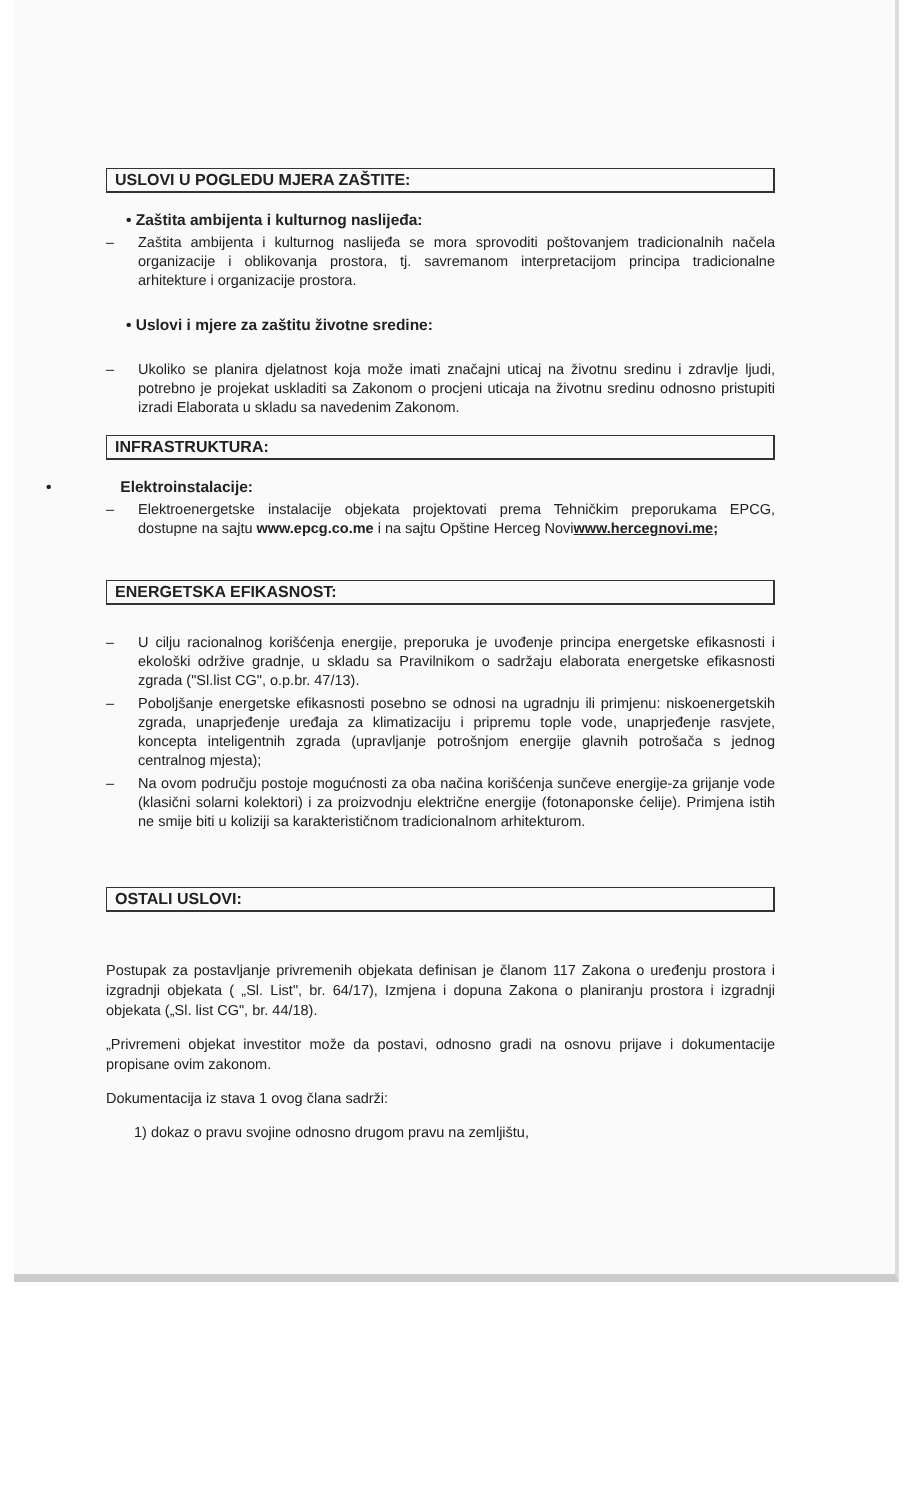USLOVI U POGLEDU MJERA ZAŠTITE:
• Zaštita ambijenta i kulturnog naslijeđa:
– Zaštita ambijenta i kulturnog naslijeđa se mora sprovoditi poštovanjem tradicionalnih načela organizacije i oblikovanja prostora, tj. savremanom interpretacijom principa tradicionalne arhitekture i organizacije prostora.
• Uslovi i mjere za zaštitu životne sredine:
– Ukoliko se planira djelatnost koja može imati značajni uticaj na životnu sredinu i zdravlje ljudi, potrebno je projekat uskladiti sa Zakonom o procjeni uticaja na životnu sredinu odnosno pristupiti izradi Elaborata u skladu sa navedenim Zakonom.
INFRASTRUKTURA:
• Elektroinstalacije:
– Elektroenergetske instalacije objekata projektovati prema Tehničkim preporukama EPCG, dostupne na sajtu www.epcg.co.me i na sajtu Opštine Herceg Noviwww.hercegnovi.me;
ENERGETSKA EFIKASNOST:
– U cilju racionalnog korišćenja energije, preporuka je uvođenje principa energetske efikasnosti i ekološki održive gradnje, u skladu sa Pravilnikom o sadržaju elaborata energetske efikasnosti zgrada ("Sl.list CG", o.p.br. 47/13).
– Poboljšanje energetske efikasnosti posebno se odnosi na ugradnju ili primjenu: niskoenergetskih zgrada, unaprjeđenje uređaja za klimatizaciju i pripremu tople vode, unaprjeđenje rasvjete, koncepta inteligentnih zgrada (upravljanje potrošnjom energije glavnih potrošača s jednog centralnog mjesta);
– Na ovom području postoje mogućnosti za oba načina korišćenja sunčeve energije-za grijanje vode (klasični solarni kolektori) i za proizvodnju električne energije (fotonaponske ćelije). Primjena istih ne smije biti u koliziji sa karakterističnom tradicionalnom arhitekturom.
OSTALI USLOVI:
Postupak za postavljanje privremenih objekata definisan je članom 117 Zakona o uređenju prostora i izgradnji objekata ( „Sl. List", br. 64/17), Izmjena i dopuna Zakona o planiranju prostora i izgradnji objekata („Sl. list CG", br. 44/18).
„Privremeni objekat investitor može da postavi, odnosno gradi na osnovu prijave i dokumentacije propisane ovim zakonom.
Dokumentacija iz stava 1 ovog člana sadrži:
1) dokaz o pravu svojine odnosno drugom pravu na zemljištu,